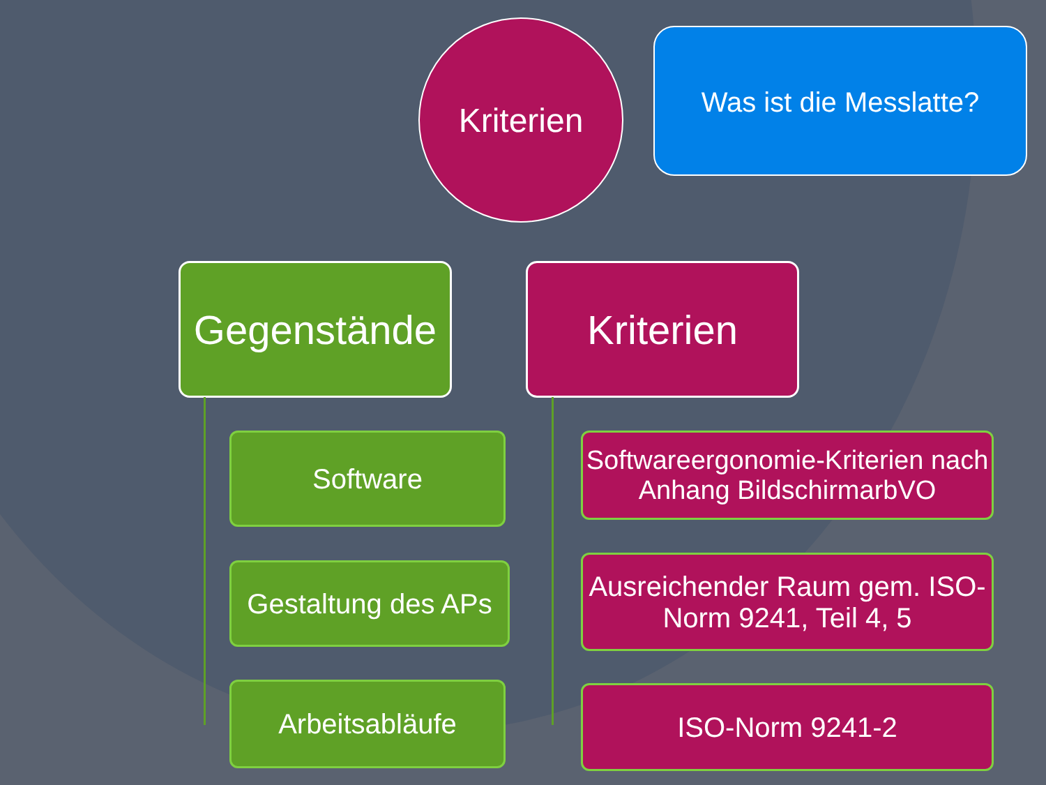Kriterien Was ist die Messlatte?
Gegenstände
Software
Gestaltung des APs
Arbeitsabläufe
Kriterien
Softwareergonomie-Kriterien nach Anhang BildschirmarbVO
Ausreichender Raum gem. ISO-Norm 9241, Teil 4, 5
ISO-Norm 9241-2